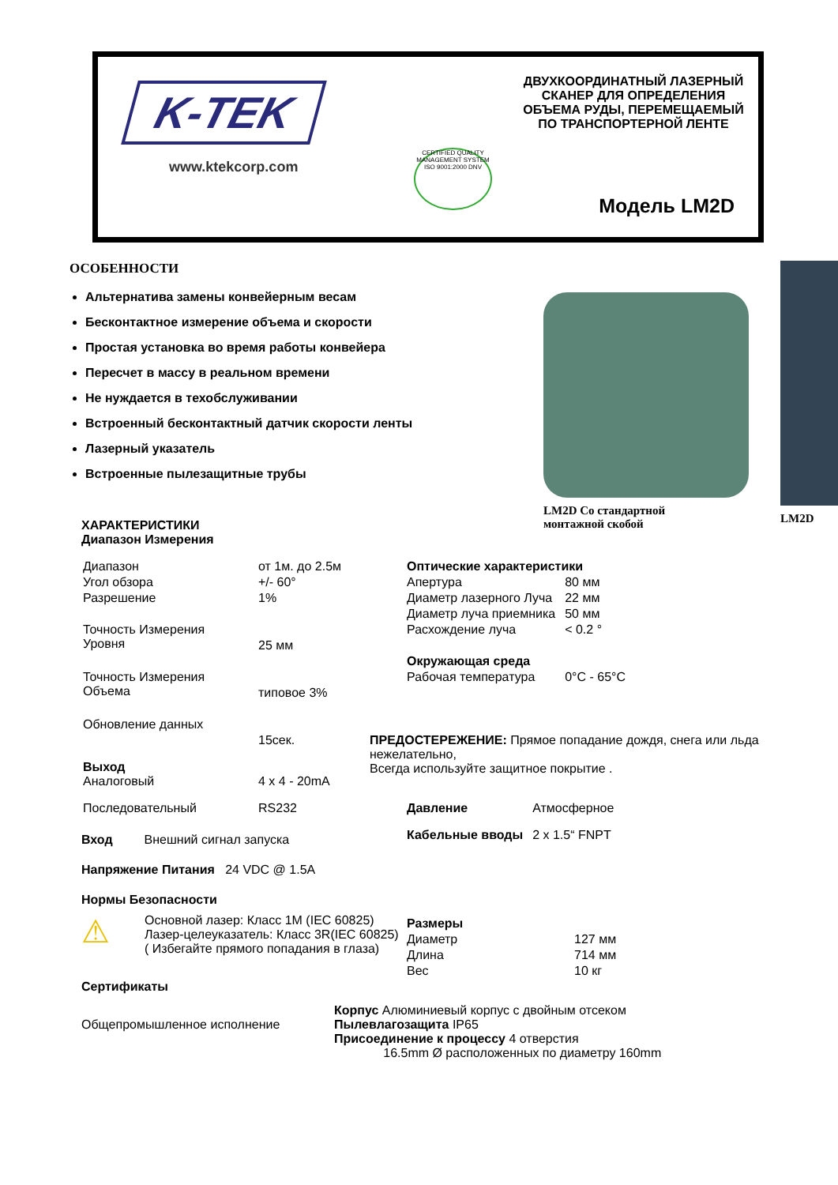K-TEK
www.ktekcorp.com
CERTIFIED QUALITY MANAGEMENT SYSTEM ISO 9001:2000 DNV
ДВУХКООРДИНАТНЫЙ ЛАЗЕРНЫЙ
СКАНЕР ДЛЯ ОПРЕДЕЛЕНИЯ
ОБЪЕМА РУДЫ, ПЕРЕМЕЩАЕМЫЙ
ПО ТРАНСПОРТЕРНОЙ ЛЕНТЕ
Модель LM2D
ОСОБЕННОСТИ
Альтернатива замены конвейерным весам
Бесконтактное измерение объема и скорости
Простая установка во время работы конвейера
Пересчет в массу в реальном времени
Не нуждается в техобслуживании
Встроенный бесконтактный датчик скорости ленты
Лазерный указатель
Встроенные пылезащитные трубы
LM2D Со стандартной
монтажной скобой
LM2D
ХАРАКТЕРИСТИКИ
Диапазон Измерения
| Диапазон | от 1м. до 2.5м |
| Угол обзора | +/- 60° |
| Разрешение | 1% |
| Точность Измерения Уровня | 25 мм |
| Точность Измерения Объема | типовое 3% |
| Обновление данных | 15сек. |
| Выход Аналоговый | 4 x 4 - 20mA |
| Последовательный | RS232 |
Вход Внешний сигнал запуска
Напряжение Питания 24 VDC @ 1.5A
Нормы Безопасности
⚠
Основной лазер: Класс 1M (IEC 60825)
Лазер-целеуказатель: Класс 3R(IEC 60825)
( Избегайте прямого попадания в глаза)
Сертификаты
Общепромышленное исполнение
| Оптические характеристики | |
| Апертура | 80 мм |
| Диаметр лазерного Луча | 22 мм |
| Диаметр луча приемника | 50 мм |
| Расхождение луча | < 0.2 ° |
| Окружающая среда | |
| Рабочая температура | 0°C - 65°C |
ПРЕДОСТЕРЕЖЕНИЕ: Прямое попадание дождя, снега или льда нежелательно,
Всегда используйте защитное покрытие .
| Давление | Атмосферное |
| Кабельные вводы | 2 x 1.5“ FNPT |
| Размеры | |
| Диаметр | 127 мм |
| Длина | 714 мм |
| Вес | 10 кг |
Корпус Алюминиевый корпус с двойным отсеком
Пылевлагозащита IP65
Присоединение к процессу 4 отверстия
16.5mm Ø расположенных по диаметру 160mm